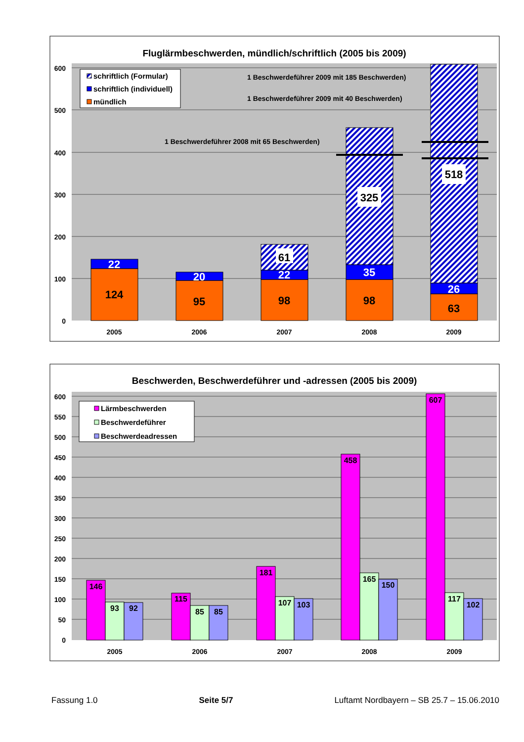Fluglärmbeschwerden, mündlich/schriftlich (2005 bis 2009)
600
500
400
300
200
100
0
124
22
95
20
98
22
61
98
35
325
63
26
518
schriftlich (Formular)
schriftlich (individuell)
mündlich
1 Beschwerdeführer 2009 mit 185 Beschwerden)
1 Beschwerdeführer 2009 mit 40 Beschwerden)
1 Beschwerdeführer 2008 mit 65 Beschwerden)
2005
2006
2007
2008
2009
Beschwerden, Beschwerdeführer und -adressen (2005 bis 2009)
600
550
500
450
400
350
300
250
200
150
100
50
0
146
93
92
115
85
85
181
107
103
458
165
150
607
117
102
Lärmbeschwerden
Beschwerdeführer
Beschwerdeadressen
2005
2006
2007
2008
2009
Fassung 1.0 Seite 5/7 Luftamt Nordbayern – SB 25.7 – 15.06.2010